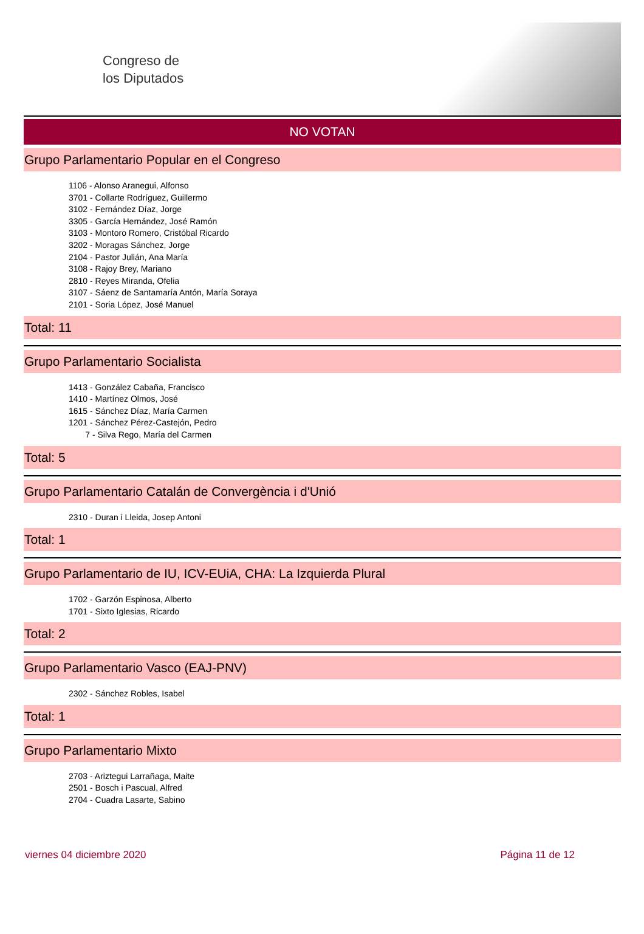Congreso de
los Diputados
NO VOTAN
Grupo Parlamentario Popular en el Congreso
1106 - Alonso Aranegui, Alfonso
3701 - Collarte Rodríguez, Guillermo
3102 - Fernández Díaz, Jorge
3305 - García Hernández, José Ramón
3103 - Montoro Romero, Cristóbal Ricardo
3202 - Moragas Sánchez, Jorge
2104 - Pastor Julián, Ana María
3108 - Rajoy Brey, Mariano
2810 - Reyes Miranda, Ofelia
3107 - Sáenz de Santamaría Antón, María Soraya
2101 - Soria López, José Manuel
Total: 11
Grupo Parlamentario Socialista
1413 - González Cabaña, Francisco
1410 - Martínez Olmos, José
1615 - Sánchez Díaz, María Carmen
1201 - Sánchez Pérez-Castejón, Pedro
7 - Silva Rego, María del Carmen
Total: 5
Grupo Parlamentario Catalán de Convergència i d'Unió
2310 - Duran i Lleida, Josep Antoni
Total: 1
Grupo Parlamentario de IU, ICV-EUiA, CHA: La Izquierda Plural
1702 - Garzón Espinosa, Alberto
1701 - Sixto Iglesias, Ricardo
Total: 2
Grupo Parlamentario Vasco (EAJ-PNV)
2302 - Sánchez Robles, Isabel
Total: 1
Grupo Parlamentario Mixto
2703 - Ariztegui Larrañaga, Maite
2501 - Bosch i Pascual, Alfred
2704 - Cuadra Lasarte, Sabino
viernes 04 diciembre 2020 Página 11 de 12